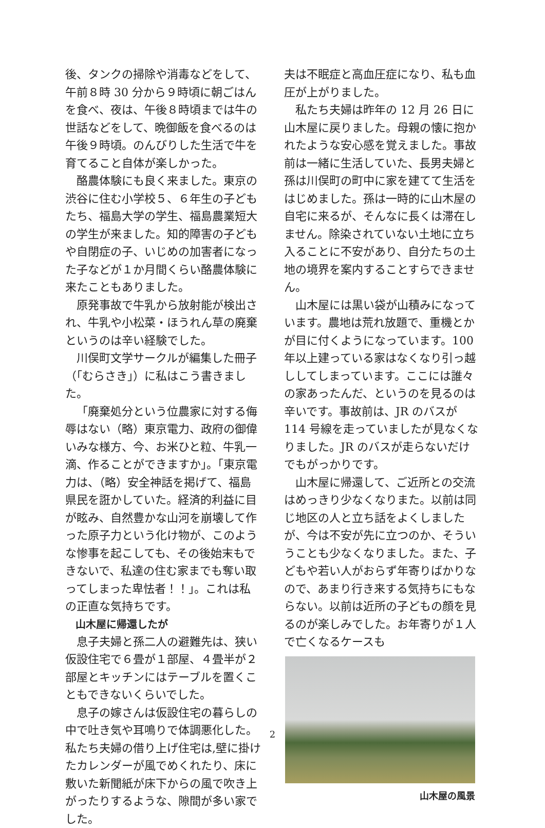後、タンクの掃除や消毒などをして、午前８時 30 分から９時頃に朝ごはんを食べ、夜は、午後８時頃までは牛の世話などをして、晩御飯を食べるのは午後９時頃。のんびりした生活で牛を育てること自体が楽しかった。
酪農体験にも良く来ました。東京の渋谷に住む小学校５、６年生の子どもたち、福島大学の学生、福島農業短大の学生が来ました。知的障害の子どもや自閉症の子、いじめの加害者になった子などが１か月間くらい酪農体験に来たこともありました。
原発事故で牛乳から放射能が検出され、牛乳や小松菜・ほうれん草の廃棄というのは辛い経験でした。
川俣町文学サークルが編集した冊子（「むらさき」）に私はこう書きました。
「廃棄処分という位農家に対する侮辱はない（略）東京電力、政府の御偉いみな様方、今、お米ひと粒、牛乳一滴、作ることができますか」。「東京電力は、（略）安全神話を掲げて、福島県民を誑かしていた。経済的利益に目が眩み、自然豊かな山河を崩壊して作った原子力という化け物が、このような惨事を起こしても、その後始末もできないで、私達の住む家までも奪い取ってしまった卑怯者！！」。これは私の正直な気持ちです。
山木屋に帰還したが
息子夫婦と孫二人の避難先は、狭い仮設住宅で６畳が１部屋、４畳半が２部屋とキッチンにはテーブルを置くこともできないくらいでした。
息子の嫁さんは仮設住宅の暮らしの中で吐き気や耳鳴りで体調悪化した。私たち夫婦の借り上げ住宅は,壁に掛けたカレンダーが風でめくれたり、床に敷いた新聞紙が床下からの風で吹き上がったりするような、隙間が多い家でした。
夫は不眠症と高血圧症になり、私も血圧が上がりました。
私たち夫婦は昨年の 12 月 26 日に山木屋に戻りました。母親の懐に抱かれたような安心感を覚えました。事故前は一緒に生活していた、長男夫婦と孫は川俣町の町中に家を建てて生活をはじめました。孫は一時的に山木屋の自宅に来るが、そんなに長くは滞在しません。除染されていない土地に立ち入ることに不安があり、自分たちの土地の境界を案内することすらできません。
山木屋には黒い袋が山積みになっています。農地は荒れ放題で、重機とかが目に付くようになっています。100 年以上建っている家はなくなり引っ越ししてしまっています。ここには誰々の家あったんだ、というのを見るのは辛いです。事故前は、JR のバスが 114 号線を走っていましたが見なくなりました。JR のバスが走らないだけでもがっかりです。
山木屋に帰還して、ご近所との交流はめっきり少なくなりまた。以前は同じ地区の人と立ち話をよくしましたが、今は不安が先に立つのか、そういうことも少なくなりました。また、子どもや若い人がおらず年寄りばかりなので、あまり行き来する気持ちにもならない。以前は近所の子どもの顔を見るのが楽しみでした。お年寄りが１人で亡くなるケースも
山木屋の風景
2